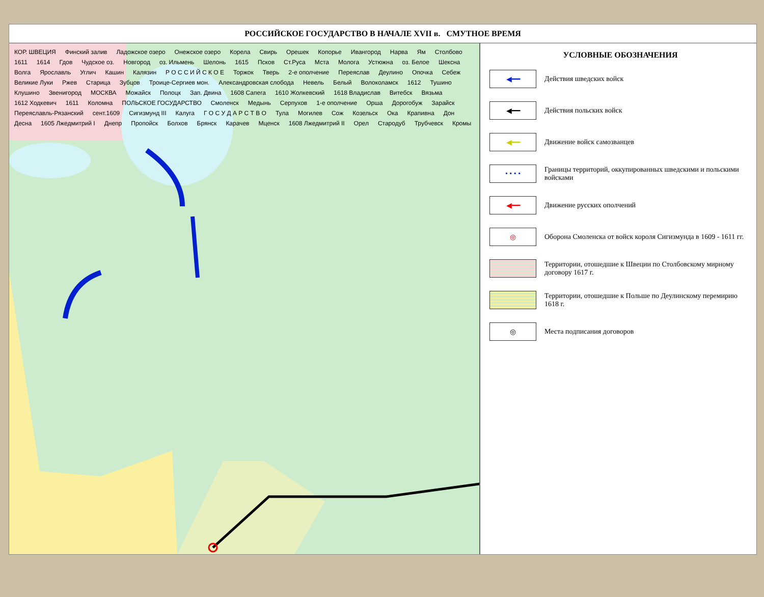РОССИЙСКОЕ ГОСУДАРСТВО В НАЧАЛЕ XVII в. СМУТНОЕ ВРЕМЯ
КОР. ШВЕЦИЯ Финский залив Ладожское озеро Онежское озеро Корела Свирь Орешек Копорье Ивангород Нарва Ям Столбово 1611 1614 Гдов Чудское оз. Новгород оз. Ильмень Шелонь 1615 Псков Ст.Руса Мста Молога Устюжна оз. Белое Шексна Волга Ярославль Углич Кашин Калязин Р О С С И Й С К О Е Торжок Тверь 2-е ополчение Переяслав Деулино Опочка Себеж Великие Луки Ржев Старица Зубцов Троице-Сергиев мон. Александровская слобода Невель Белый Волоколамск 1612 Тушино Клушино Звенигород МОСКВА Можайск Полоцк Зап. Двина 1608 Сапега 1610 Жолкевский 1618 Владислав Витебск Вязьма 1612 Ходкевич 1611 Коломна ПОЛЬСКОЕ ГОСУДАРСТВО Смоленск Медынь Серпухов 1-е ополчение Орша Дорогобуж Зарайск Переяславль-Рязанский сент.1609 Сигизмунд III Калуга Г О С У Д А Р С Т В О Тула Могилев Сож Козельск Ока Крапивна Дон Десна 1605 Лжедмитрий I Днепр Пропойск Болхов Брянск Карачев Мценск 1608 Лжедмитрий II Орел Стародуб Трубчевск Кромы
УСЛОВНЫЕ ОБОЗНАЧЕНИЯ
◀━━
Действия шведских войск
◀━━
Действия польских войск
◀━━
Движение войск самозванцев
• • • •
Границы территорий, оккупированных шведскими и польскими войсками
◀━━
Движение русских ополчений
◎
Оборона Смоленска от войск короля Сигизмунда в 1609 - 1611 гг.
Территории, отошедшие к Швеции по Столбовскому мирному договору 1617 г.
Территории, отошедшие к Польше по Деулинскому перемирию 1618 г.
◎
Места подписания договоров